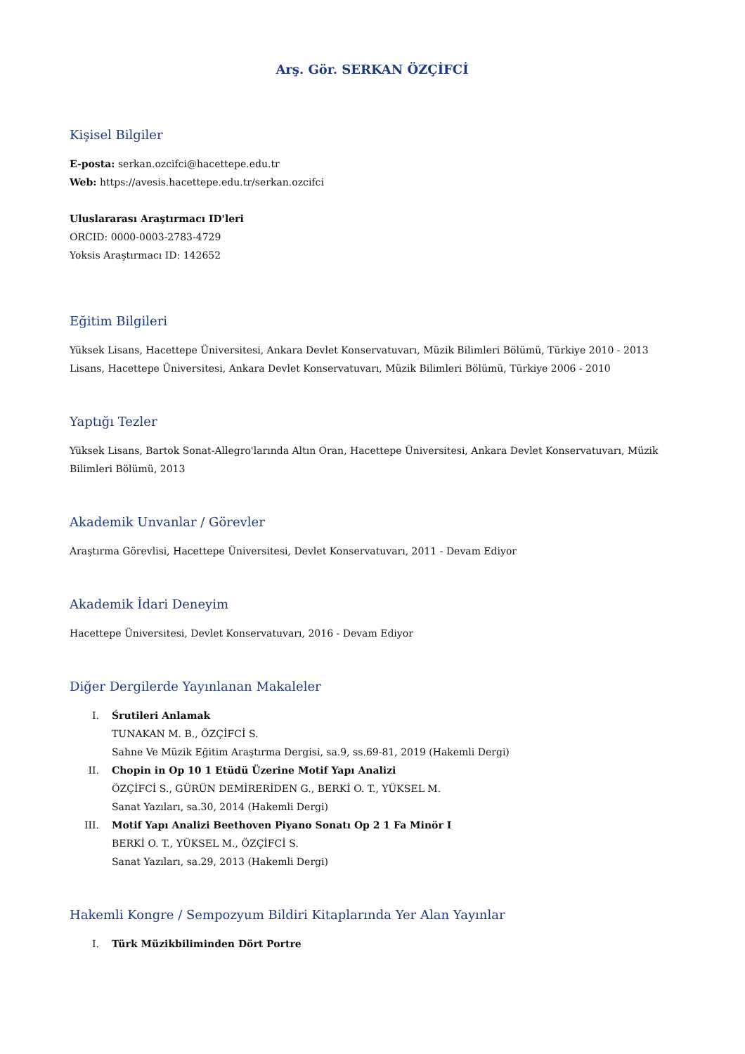Arş. Gör. SERKAN ÖZÇİFCİ
Kişisel Bilgiler
E-posta: serkan.ozcifci@hacettepe.edu.tr
Web: https://avesis.hacettepe.edu.tr/serkan.ozcifci
Uluslararası Araştırmacı ID'leri
ORCID: 0000-0003-2783-4729
Yoksis Araştırmacı ID: 142652
Eğitim Bilgileri
Yüksek Lisans, Hacettepe Üniversitesi, Ankara Devlet Konservatuvarı, Müzik Bilimleri Bölümü, Türkiye 2010 - 2013
Lisans, Hacettepe Üniversitesi, Ankara Devlet Konservatuvarı, Müzik Bilimleri Bölümü, Türkiye 2006 - 2010
Yaptığı Tezler
Yüksek Lisans, Bartok Sonat-Allegro'larında Altın Oran, Hacettepe Üniversitesi, Ankara Devlet Konservatuvarı, Müzik Bilimleri Bölümü, 2013
Akademik Unvanlar / Görevler
Araştırma Görevlisi, Hacettepe Üniversitesi, Devlet Konservatuvarı, 2011 - Devam Ediyor
Akademik İdari Deneyim
Hacettepe Üniversitesi, Devlet Konservatuvarı, 2016 - Devam Ediyor
Diğer Dergilerde Yayınlanan Makaleler
I. Śrutileri Anlamak
TUNAKAN M. B., ÖZÇİFCİ S.
Sahne Ve Müzik Eğitim Araştırma Dergisi, sa.9, ss.69-81, 2019 (Hakemli Dergi)
II. Chopin in Op 10 1 Etüdü Üzerine Motif Yapı Analizi
ÖZÇİFCİ S., GÜRÜN DEMİRERİDEN G., BERKİ O. T., YÜKSEL M.
Sanat Yazıları, sa.30, 2014 (Hakemli Dergi)
III. Motif Yapı Analizi Beethoven Piyano Sonatı Op 2 1 Fa Minör I
BERKİ O. T., YÜKSEL M., ÖZÇİFCİ S.
Sanat Yazıları, sa.29, 2013 (Hakemli Dergi)
Hakemli Kongre / Sempozyum Bildiri Kitaplarında Yer Alan Yayınlar
I. Türk Müzikbiliminden Dört Portre